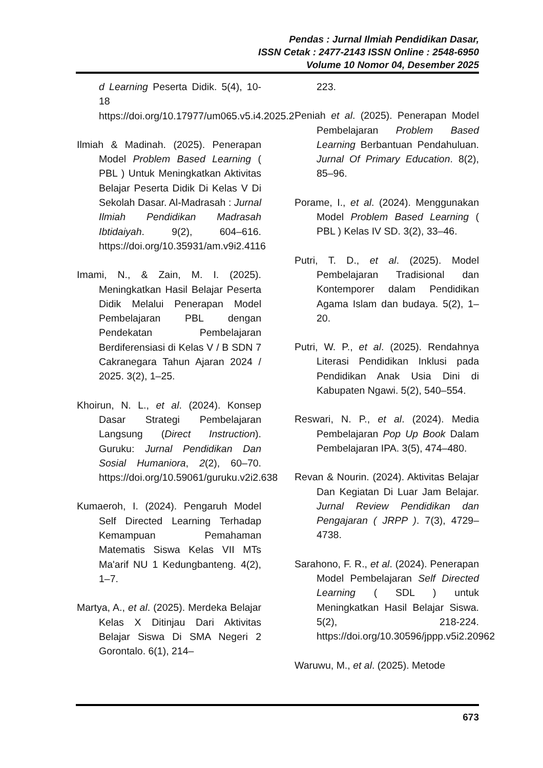Pendas : Jurnal Ilmiah Pendidikan Dasar,
ISSN Cetak : 2477-2143 ISSN Online : 2548-6950
Volume 10 Nomor 04, Desember 2025
d Learning Peserta Didik. 5(4), 10-18 https://doi.org/10.17977/um065.v5.i4.2025.2
Ilmiah & Madinah. (2025). Penerapan Model Problem Based Learning ( PBL ) Untuk Meningkatkan Aktivitas Belajar Peserta Didik Di Kelas V Di Sekolah Dasar. Al-Madrasah : Jurnal Ilmiah Pendidikan Madrasah Ibtidaiyah. 9(2), 604–616. https://doi.org/10.35931/am.v9i2.4116
Imami, N., & Zain, M. I. (2025). Meningkatkan Hasil Belajar Peserta Didik Melalui Penerapan Model Pembelajaran PBL dengan Pendekatan Pembelajaran Berdiferensiasi di Kelas V / B SDN 7 Cakranegara Tahun Ajaran 2024 / 2025. 3(2), 1–25.
Khoirun, N. L., et al. (2024). Konsep Dasar Strategi Pembelajaran Langsung (Direct Instruction). Guruku: Jurnal Pendidikan Dan Sosial Humaniora, 2(2), 60–70. https://doi.org/10.59061/guruku.v2i2.638
Kumaeroh, I. (2024). Pengaruh Model Self Directed Learning Terhadap Kemampuan Pemahaman Matematis Siswa Kelas VII MTs Ma'arif NU 1 Kedungbanteng. 4(2), 1–7.
Martya, A., et al. (2025). Merdeka Belajar Kelas X Ditinjau Dari Aktivitas Belajar Siswa Di SMA Negeri 2 Gorontalo. 6(1), 214–
223.
Peniah et al. (2025). Penerapan Model Pembelajaran Problem Based Learning Berbantuan Pendahuluan. Jurnal Of Primary Education. 8(2), 85–96.
Porame, I., et al. (2024). Menggunakan Model Problem Based Learning ( PBL ) Kelas IV SD. 3(2), 33–46.
Putri, T. D., et al. (2025). Model Pembelajaran Tradisional dan Kontemporer dalam Pendidikan Agama Islam dan budaya. 5(2), 1–20.
Putri, W. P., et al. (2025). Rendahnya Literasi Pendidikan Inklusi pada Pendidikan Anak Usia Dini di Kabupaten Ngawi. 5(2), 540–554.
Reswari, N. P., et al. (2024). Media Pembelajaran Pop Up Book Dalam Pembelajaran IPA. 3(5), 474–480.
Revan & Nourin. (2024). Aktivitas Belajar Dan Kegiatan Di Luar Jam Belajar. Jurnal Review Pendidikan dan Pengajaran ( JRPP ). 7(3), 4729–4738.
Sarahono, F. R., et al. (2024). Penerapan Model Pembelajaran Self Directed Learning ( SDL ) untuk Meningkatkan Hasil Belajar Siswa. 5(2), 218-224. https://doi.org/10.30596/jppp.v5i2.20962
Waruwu, M., et al. (2025). Metode
673